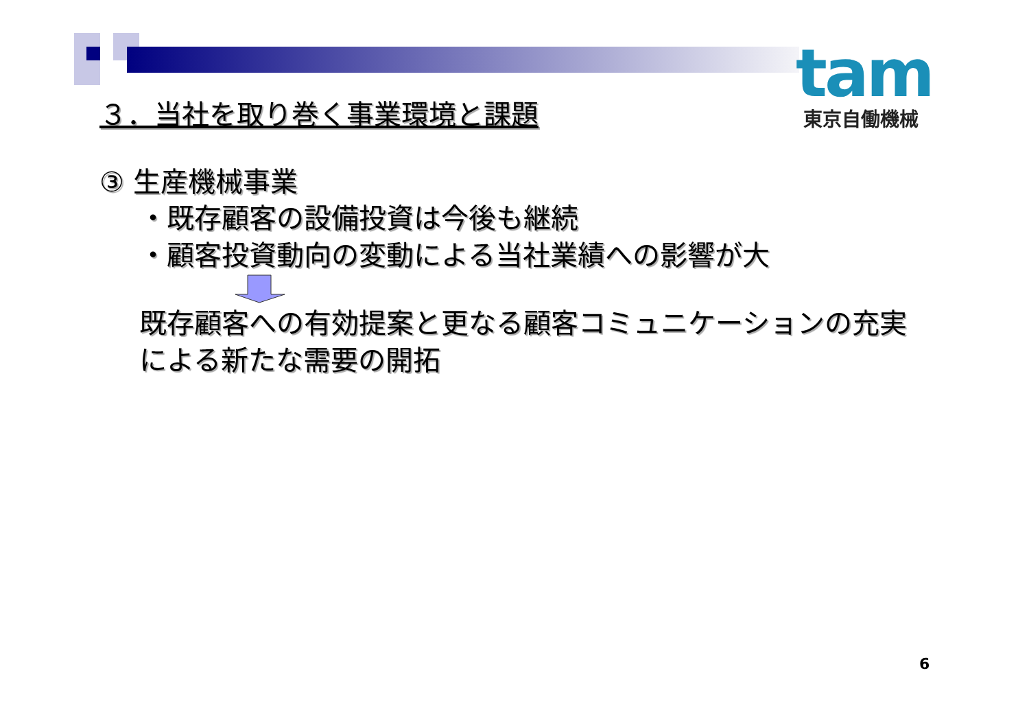tam
東京自働機械
３．当社を取り巻く事業環境と課題
③ 生産機械事業
・既存顧客の設備投資は今後も継続
・顧客投資動向の変動による当社業績への影響が大
既存顧客への有効提案と更なる顧客コミュニケーションの充実
による新たな需要の開拓
6